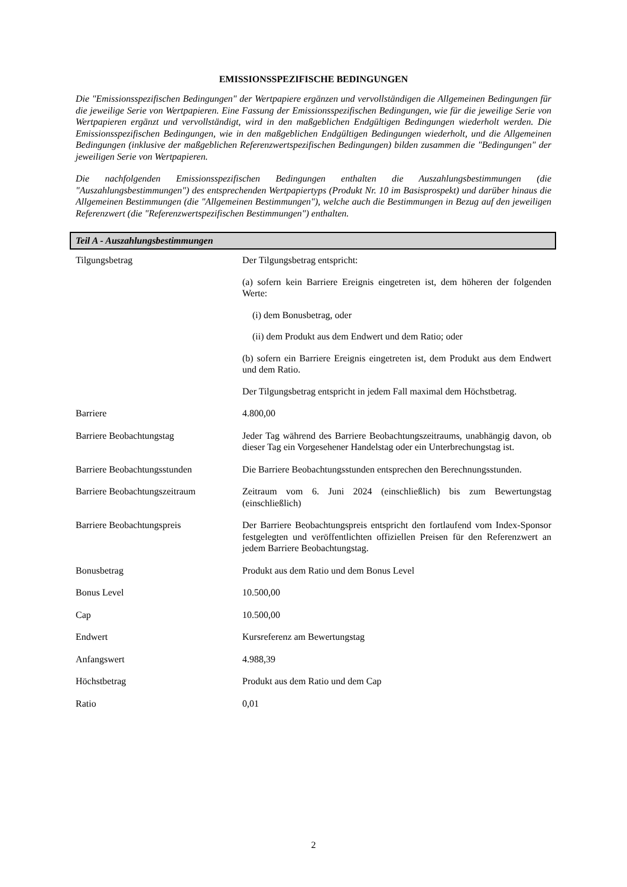EMISSIONSSPEZIFISCHE BEDINGUNGEN
Die "Emissionsspezifischen Bedingungen" der Wertpapiere ergänzen und vervollständigen die Allgemeinen Bedingungen für die jeweilige Serie von Wertpapieren. Eine Fassung der Emissionsspezifischen Bedingungen, wie für die jeweilige Serie von Wertpapieren ergänzt und vervollständigt, wird in den maßgeblichen Endgültigen Bedingungen wiederholt werden. Die Emissionsspezifischen Bedingungen, wie in den maßgeblichen Endgültigen Bedingungen wiederholt, und die Allgemeinen Bedingungen (inklusive der maßgeblichen Referenzwertspezifischen Bedingungen) bilden zusammen die "Bedingungen" der jeweiligen Serie von Wertpapieren.
Die nachfolgenden Emissionsspezifischen Bedingungen enthalten die Auszahlungsbestimmungen (die "Auszahlungsbestimmungen") des entsprechenden Wertpapiertyps (Produkt Nr. 10 im Basisprospekt) und darüber hinaus die Allgemeinen Bestimmungen (die "Allgemeinen Bestimmungen"), welche auch die Bestimmungen in Bezug auf den jeweiligen Referenzwert (die "Referenzwertspezifischen Bestimmungen") enthalten.
Teil A - Auszahlungsbestimmungen
| Tilgungsbetrag | Der Tilgungsbetrag entspricht: (a) sofern kein Barriere Ereignis eingetreten ist, dem höheren der folgenden Werte: (i) dem Bonusbetrag, oder (ii) dem Produkt aus dem Endwert und dem Ratio; oder (b) sofern ein Barriere Ereignis eingetreten ist, dem Produkt aus dem Endwert und dem Ratio. Der Tilgungsbetrag entspricht in jedem Fall maximal dem Höchstbetrag. |
| Barriere | 4.800,00 |
| Barriere Beobachtungstag | Jeder Tag während des Barriere Beobachtungszeitraums, unabhängig davon, ob dieser Tag ein Vorgesehener Handelstag oder ein Unterbrechungstag ist. |
| Barriere Beobachtungsstunden | Die Barriere Beobachtungsstunden entsprechen den Berechnungsstunden. |
| Barriere Beobachtungszeitraum | Zeitraum vom 6. Juni 2024 (einschließlich) bis zum Bewertungstag (einschließlich) |
| Barriere Beobachtungspreis | Der Barriere Beobachtungspreis entspricht den fortlaufend vom Index-Sponsor festgelegten und veröffentlichten offiziellen Preisen für den Referenzwert an jedem Barriere Beobachtungstag. |
| Bonusbetrag | Produkt aus dem Ratio und dem Bonus Level |
| Bonus Level | 10.500,00 |
| Cap | 10.500,00 |
| Endwert | Kursreferenz am Bewertungstag |
| Anfangswert | 4.988,39 |
| Höchstbetrag | Produkt aus dem Ratio und dem Cap |
| Ratio | 0,01 |
2